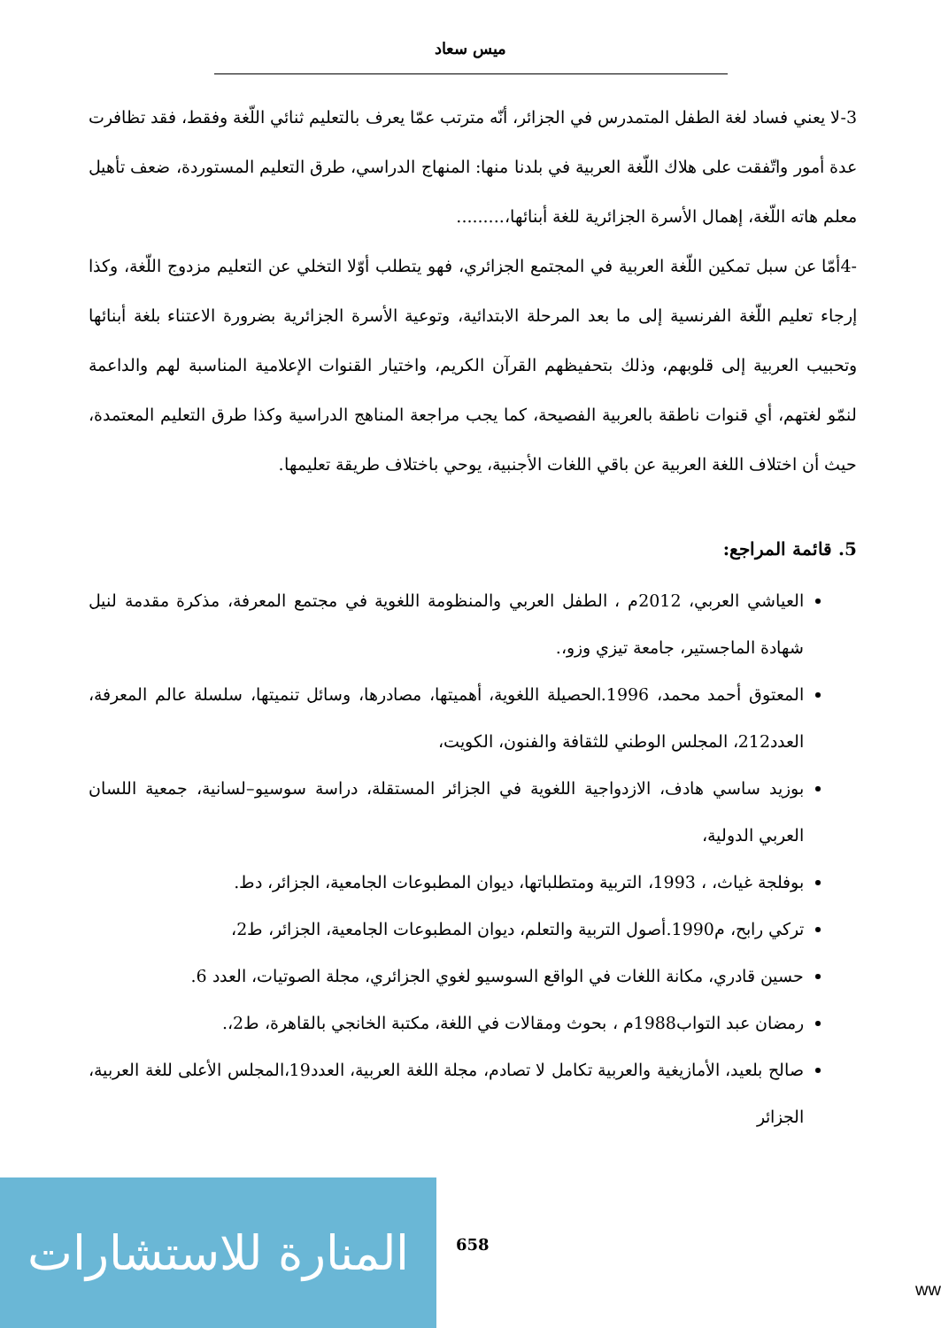ميس سعاد
3-لا يعني فساد لغة الطفل المتمدرس في الجزائر، أنّه مترتب عمّا يعرف بالتعليم ثنائي اللّغة وفقط، فقد تظافرت عدة أمور واتّفقت على هلاك اللّغة العربية في بلدنا منها: المنهاج الدراسي، طرق التعليم المستوردة، ضعف تأهيل معلم هاته اللّغة، إهمال الأسرة الجزائرية للغة أبنائها،.........
-4أمّا عن سبل تمكين اللّغة العربية في المجتمع الجزائري، فهو يتطلب أوّلا التخلي عن التعليم مزدوج اللّغة، وكذا إرجاء تعليم اللّغة الفرنسية إلى ما بعد المرحلة الابتدائية، وتوعية الأسرة الجزائرية بضرورة الاعتناء بلغة أبنائها وتحبيب العربية إلى قلوبهم، وذلك بتحفيظهم القرآن الكريم، واختيار القنوات الإعلامية المناسبة لهم والداعمة لنمّو لغتهم، أي قنوات ناطقة بالعربية الفصيحة، كما يجب مراجعة المناهج الدراسية وكذا طرق التعليم المعتمدة، حيث أن اختلاف اللغة العربية عن باقي اللغات الأجنبية، يوحي باختلاف طريقة تعليمها.
5. قائمة المراجع:
العياشي العربي، 2012م ، الطفل العربي والمنظومة اللغوية في مجتمع المعرفة، مذكرة مقدمة لنيل شهادة الماجستير، جامعة تيزي وزو،.
المعتوق أحمد محمد، 1996.الحصيلة اللغوية، أهميتها، مصادرها، وسائل تنميتها، سلسلة عالم المعرفة، العدد212، المجلس الوطني للثقافة والفنون، الكويت،
بوزيد ساسي هادف، الازدواجية اللغوية في الجزائر المستقلة، دراسة سوسيو–لسانية، جمعية اللسان العربي الدولية،
بوفلجة غياث، ، 1993، التربية ومتطلباتها، ديوان المطبوعات الجامعية، الجزائر، دط.
تركي رابح، م1990.أصول التربية والتعلم، ديوان المطبوعات الجامعية، الجزائر، ط2،
حسين قادري، مكانة اللغات في الواقع السوسيو لغوي الجزائري، مجلة الصوتيات، العدد 6.
رمضان عبد التواب1988م ، بحوث ومقالات في اللغة، مكتبة الخانجي بالقاهرة، ط2،.
صالح بلعيد، الأمازيغية والعربية تكامل لا تصادم، مجلة اللغة العربية، العدد19،المجلس الأعلى للغة العربية، الجزائر
المنارة للاستشارات
658
ww